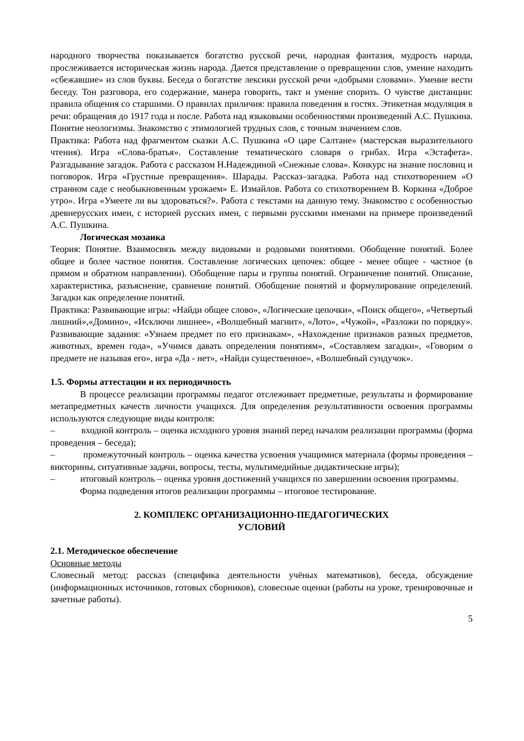народного творчества показывается богатство русской речи, народная фантазия, мудрость народа, прослеживается историческая жизнь народа. Дается представление о превращении слов, умение находить «сбежавшие» из слов буквы. Беседа о богатстве лексики русской речи «добрыми словами». Умение вести беседу. Тон разговора, его содержание, манера говорить, такт и умение спорить. О чувстве дистанции: правила общения со старшими. О правилах приличия: правила поведения в гостях. Этикетная модуляция в речи: обращения до 1917 года и после. Работа над языковыми особенностями произведений А.С. Пушкина. Понятие неологизмы. Знакомство с этимологией трудных слов, с точным значением слов.
Практика: Работа над фрагментом сказки А.С. Пушкина «О царе Салтане» (мастерская выразительного чтения). Игра «Слова-братья». Составление тематического словаря о грибах. Игра «Эстафета». Разгадывание загадок. Работа с рассказом Н.Надеждиной «Снежные слова». Конкурс на знание пословиц и поговорок. Игра «Грустные превращения». Шарады. Рассказ–загадка. Работа над стихотворением «О странном саде с необыкновенным урожаем» Е. Измайлов. Работа со стихотворением В. Коркина «Доброе утро». Игра «Умеете ли вы здороваться?». Работа с текстами на данную тему. Знакомство с особенностью древнерусских имен, с историей русских имен, с первыми русскими именами на примере произведений А.С. Пушкина.
Логическая мозаика
Теория: Понятие. Взаимосвязь между видовыми и родовыми понятиями. Обобщение понятий. Более общее и более частное понятия. Составление логических цепочек: общее - менее общее - частное (в прямом и обратном направлении). Обобщение пары и группы понятий. Ограничение понятий. Описание, характеристика, разъяснение, сравнение понятий. Обобщение понятий и формулирование определений. Загадки как определение понятий.
Практика: Развивающие игры: «Найди общее слово», «Логические цепочки», «Поиск общего», «Четвертый лишний»,«Домино», «Исключи лишнее», «Волшебный магнит», «Лото», «Чужой», «Разложи по порядку». Развивающие задания: «Узнаем предмет по его признакам», «Нахождение признаков разных предметов, животных, времен года», «Учимся давать определения понятиям», «Составляем загадки», «Говорим о предмете не называя его», игра «Да - нет», «Найди существенное», «Волшебный сундучок».
1.5. Формы аттестации и их периодичность
В процессе реализации программы педагог отслеживает предметные, результаты и формирование метапредметных качеств личности учащихся. Для определения результативности освоения программы используются следующие виды контроля:
– входной контроль – оценка исходного уровня знаний перед началом реализации программы (форма проведения – беседа);
– промежуточный контроль – оценка качества усвоения учащимися материала (формы проведения – викторины, ситуативные задачи, вопросы, тесты, мультимедийные дидактические игры);
– итоговый контроль – оценка уровня достижений учащихся по завершении освоения программы.
Форма подведения итогов реализации программы – итоговое тестирование.
2. КОМПЛЕКС ОРГАНИЗАЦИОННО-ПЕДАГОГИЧЕСКИХ
УСЛОВИЙ
2.1. Методическое обеспечение
Основные методы
Словесный метод: рассказ (специфика деятельности учёных математиков), беседа, обсуждение (информационных источников, готовых сборников), словесные оценки (работы на уроке, тренировочные и зачетные работы).
5